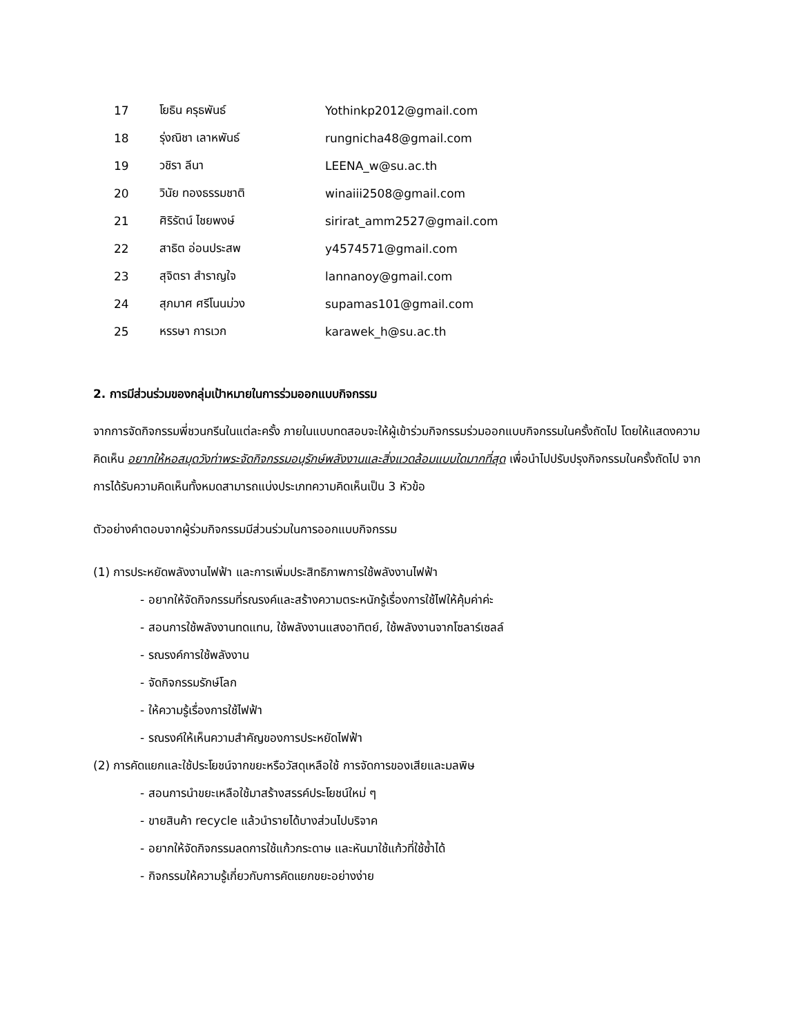| 17 | โยธิน ครุธพันธ์ | Yothinkp2012@gmail.com |
| 18 | รุ่งณิชา เลาหพันธ์ | rungnicha48@gmail.com |
| 19 | วชิรา ลีนา | LEENA_w@su.ac.th |
| 20 | วินัย ทองธรรมชาติ | winaiii2508@gmail.com |
| 21 | ศิริรัตน์ ไชยพงษ์ | sirirat_amm2527@gmail.com |
| 22 | สาธิต อ่อนประสพ | y4574571@gmail.com |
| 23 | สุจิตรา สำราญใจ | lannanoy@gmail.com |
| 24 | สุภมาศ ศรีโนนม่วง | supamas101@gmail.com |
| 25 | หรรษา การเวก | karawek_h@su.ac.th |
2. การมีส่วนร่วมของกลุ่มเป้าหมายในการร่วมออกแบบกิจกรรม
จากการจัดกิจกรรมพี่ชวนกรีนในแต่ละครั้ง ภายในแบบทดสอบจะให้ผู้เข้าร่วมกิจกรรมร่วมออกแบบกิจกรรมในครั้งถัดไป โดยให้แสดงความคิดเห็น อยากให้หอสมุดวังท่าพระจัดกิจกรรมอนุรักษ์พลังงานและสิ่งแวดล้อมแบบใดมากที่สุด เพื่อนำไปปรับปรุงกิจกรรมในครั้งถัดไป จากการได้รับความคิดเห็นทั้งหมดสามารถแบ่งประเภทความคิดเห็นเป็น 3 หัวข้อ
ตัวอย่างคำตอบจากผู้ร่วมกิจกรรมมีส่วนร่วมในการออกแบบกิจกรรม
(1) การประหยัดพลังงานไฟฟ้า และการเพิ่มประสิทธิภาพการใช้พลังงานไฟฟ้า
- อยากให้จัดกิจกรรมที่รณรงค์และสร้างความตระหนักรู้เรื่องการใช้ไฟให้คุ้มค่าค่ะ
- สอนการใช้พลังงานทดแทน, ใช้พลังงานแสงอาทิตย์, ใช้พลังงานจากโซลาร์เซลล์
- รณรงค์การใช้พลังงาน
- จัดกิจกรรมรักษ์โลก
- ให้ความรู้เรื่องการใช้ไฟฟ้า
- รณรงค์ให้เห็นความสำคัญของการประหยัดไฟฟ้า
(2) การคัดแยกและใช้ประโยชน์จากขยะหรือวัสดุเหลือใช้ การจัดการของเสียและมลพิษ
- สอนการนำขยะเหลือใช้มาสร้างสรรค์ประโยชน์ใหม่ ๆ
- ขายสินค้า recycle แล้วนำรายได้บางส่วนไปบริจาค
- อยากให้จัดกิจกรรมลดการใช้แก้วกระดาษ และหันมาใช้แก้วที่ใช้ซ้ำได้
- กิจกรรมให้ความรู้เกี่ยวกับการคัดแยกขยะอย่างง่าย